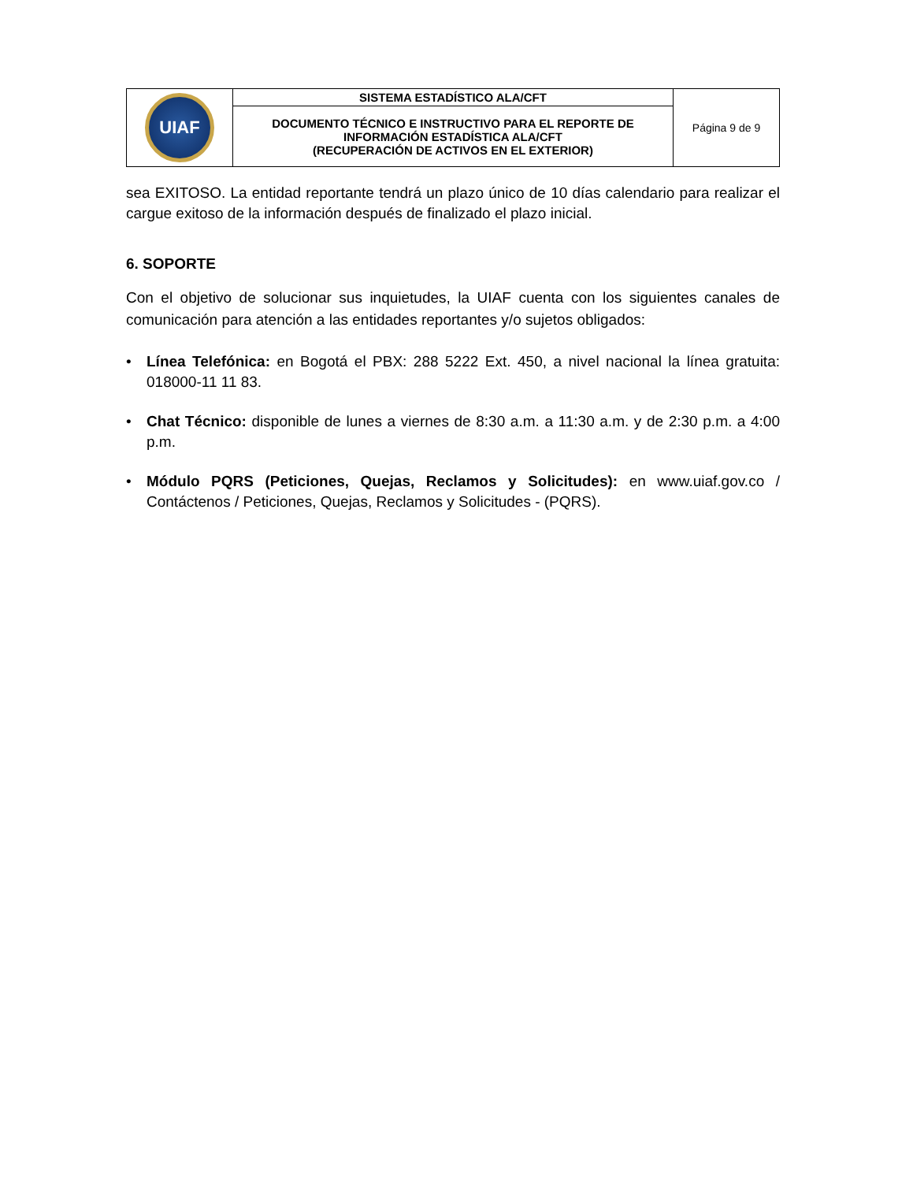| UIAF | SISTEMA ESTADÍSTICO ALA/CFT | Página 9 de 9 |
| | DOCUMENTO TÉCNICO E INSTRUCTIVO PARA EL REPORTE DE INFORMACIÓN ESTADÍSTICA ALA/CFT (RECUPERACIÓN DE ACTIVOS EN EL EXTERIOR) | |
sea EXITOSO. La entidad reportante tendrá un plazo único de 10 días calendario para realizar el cargue exitoso de la información después de finalizado el plazo inicial.
6. SOPORTE
Con el objetivo de solucionar sus inquietudes, la UIAF cuenta con los siguientes canales de comunicación para atención a las entidades reportantes y/o sujetos obligados:
• Línea Telefónica: en Bogotá el PBX: 288 5222 Ext. 450, a nivel nacional la línea gratuita: 018000-11 11 83.
• Chat Técnico: disponible de lunes a viernes de 8:30 a.m. a 11:30 a.m. y de 2:30 p.m. a 4:00 p.m.
• Módulo PQRS (Peticiones, Quejas, Reclamos y Solicitudes): en www.uiaf.gov.co / Contáctenos / Peticiones, Quejas, Reclamos y Solicitudes - (PQRS).